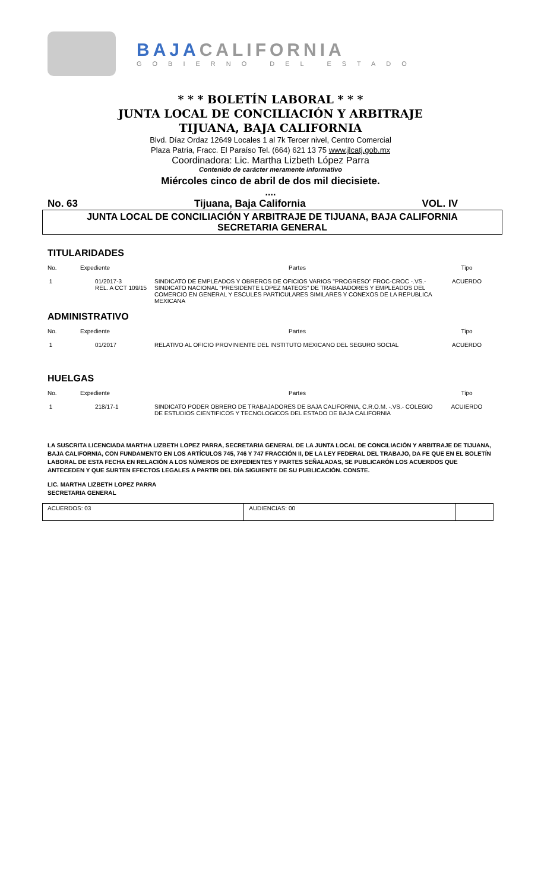BAJACALIFORNIA
GOBIERNO DEL ESTADO
* * * BOLETÍN LABORAL * * *
JUNTA LOCAL DE CONCILIACIÓN Y ARBITRAJE
TIJUANA, BAJA CALIFORNIA
Blvd. Díaz Ordaz 12649 Locales 1 al 7k Tercer nivel, Centro Comercial
Plaza Patria, Fracc. El Paraíso Tel. (664) 621 13 75 www.jlcatj.gob.mx
Coordinadora: Lic. Martha Lizbeth López Parra
Contenido de carácter meramente informativo
Miércoles cinco de abril de dos mil diecisiete.
....
No. 63 Tijuana, Baja California VOL. IV
JUNTA LOCAL DE CONCILIACIÓN Y ARBITRAJE DE TIJUANA, BAJA CALIFORNIA
SECRETARIA GENERAL
TITULARIDADES
| No. | Expediente | Partes | Tipo |
| --- | --- | --- | --- |
| 1 | 01/2017-3 REL. A CCT 109/15 | SINDICATO DE EMPLEADOS Y OBREROS DE OFICIOS VARIOS "PROGRESO" FROC-CROC -.VS.- SINDICATO NACIONAL “PRESIDENTE LOPEZ MATEOS” DE TRABAJADORES Y EMPLEADOS DEL COMERCIO EN GENERAL Y ESCULES PARTICULARES SIMILARES Y CONEXOS DE LA REPUBLICA MEXICANA | ACUERDO |
ADMINISTRATIVO
| No. | Expediente | Partes | Tipo |
| --- | --- | --- | --- |
| 1 | 01/2017 | RELATIVO AL OFICIO PROVINIENTE DEL INSTITUTO MEXICANO DEL SEGURO SOCIAL | ACUERDO |
HUELGAS
| No. | Expediente | Partes | Tipo |
| --- | --- | --- | --- |
| 1 | 218/17-1 | SINDICATO PODER OBRERO DE TRABAJADORES DE BAJA CALIFORNIA, C.R.O.M. -.VS.- COLEGIO DE ESTUDIOS CIENTIFICOS Y TECNOLOGICOS DEL ESTADO DE BAJA CALIFORNIA | ACUIERDO |
LA SUSCRITA LICENCIADA MARTHA LIZBETH LOPEZ PARRA, SECRETARIA GENERAL DE LA JUNTA LOCAL DE CONCILIACIÓN Y ARBITRAJE DE TIJUANA, BAJA CALIFORNIA, CON FUNDAMENTO EN LOS ARTÍCULOS 745, 746 Y 747 FRACCIÓN II, DE LA LEY FEDERAL DEL TRABAJO, DA FE QUE EN EL BOLETÍN LABORAL DE ESTA FECHA EN RELACIÓN A LOS NÚMEROS DE EXPEDIENTES Y PARTES SEÑALADAS, SE PUBLICARÓN LOS ACUERDOS QUE ANTECEDEN Y QUE SURTEN EFECTOS LEGALES A PARTIR DEL DÍA SIGUIENTE DE SU PUBLICACIÓN. CONSTE.
LIC. MARTHA LIZBETH LOPEZ PARRA
SECRETARIA GENERAL
| ACUERDOS: 03 | AUDIENCIAS: 00 | |